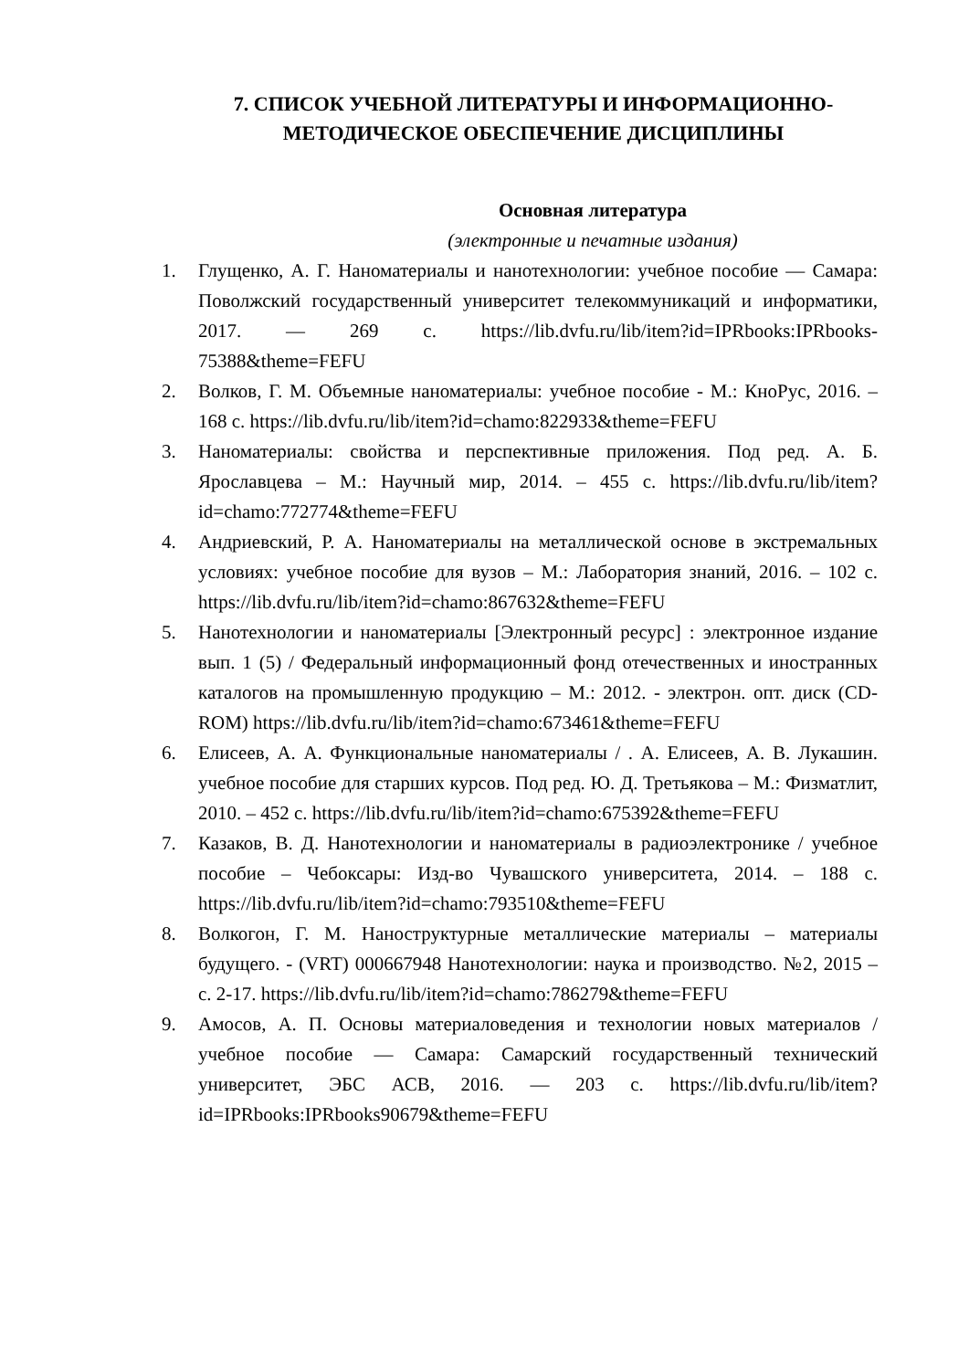7. СПИСОК УЧЕБНОЙ ЛИТЕРАТУРЫ И ИНФОРМАЦИОННО-МЕТОДИЧЕСКОЕ ОБЕСПЕЧЕНИЕ ДИСЦИПЛИНЫ
Основная литература
(электронные и печатные издания)
1. Глущенко, А. Г. Наноматериалы и нанотехнологии: учебное пособие — Самара: Поволжский государственный университет телекоммуникаций и информатики, 2017. — 269 с. https://lib.dvfu.ru/lib/item?id=IPRbooks:IPRbooks-75388&theme=FEFU
2. Волков, Г. М. Объемные наноматериалы: учебное пособие - М.: КноРус, 2016. – 168 с. https://lib.dvfu.ru/lib/item?id=chamo:822933&theme=FEFU
3. Наноматериалы: свойства и перспективные приложения. Под ред. А. Б. Ярославцева – М.: Научный мир, 2014. – 455 с. https://lib.dvfu.ru/lib/item?id=chamo:772774&theme=FEFU
4. Андриевский, Р. А. Наноматериалы на металлической основе в экстремальных условиях: учебное пособие для вузов – М.: Лаборатория знаний, 2016. – 102 с. https://lib.dvfu.ru/lib/item?id=chamo:867632&theme=FEFU
5. Нанотехнологии и наноматериалы [Электронный ресурс] : электронное издание вып. 1 (5) / Федеральный информационный фонд отечественных и иностранных каталогов на промышленную продукцию – М.: 2012. - электрон. опт. диск (CD-ROM) https://lib.dvfu.ru/lib/item?id=chamo:673461&theme=FEFU
6. Елисеев, А. А. Функциональные наноматериалы / . А. Елисеев, А. В. Лукашин. учебное пособие для старших курсов. Под ред. Ю. Д. Третьякова – М.: Физматлит, 2010. – 452 с. https://lib.dvfu.ru/lib/item?id=chamo:675392&theme=FEFU
7. Казаков, В. Д. Нанотехнологии и наноматериалы в радиоэлектронике / учебное пособие – Чебоксары: Изд-во Чувашского университета, 2014. – 188 с. https://lib.dvfu.ru/lib/item?id=chamo:793510&theme=FEFU
8. Волкогон, Г. М. Наноструктурные металлические материалы – материалы будущего. - (VRT) 000667948 Нанотехнологии: наука и производство. №2, 2015 – с. 2-17. https://lib.dvfu.ru/lib/item?id=chamo:786279&theme=FEFU
9. Амосов, А. П. Основы материаловедения и технологии новых материалов / учебное пособие — Самара: Самарский государственный технический университет, ЭБС АСВ, 2016. — 203 с. https://lib.dvfu.ru/lib/item?id=IPRbooks:IPRbooks90679&theme=FEFU